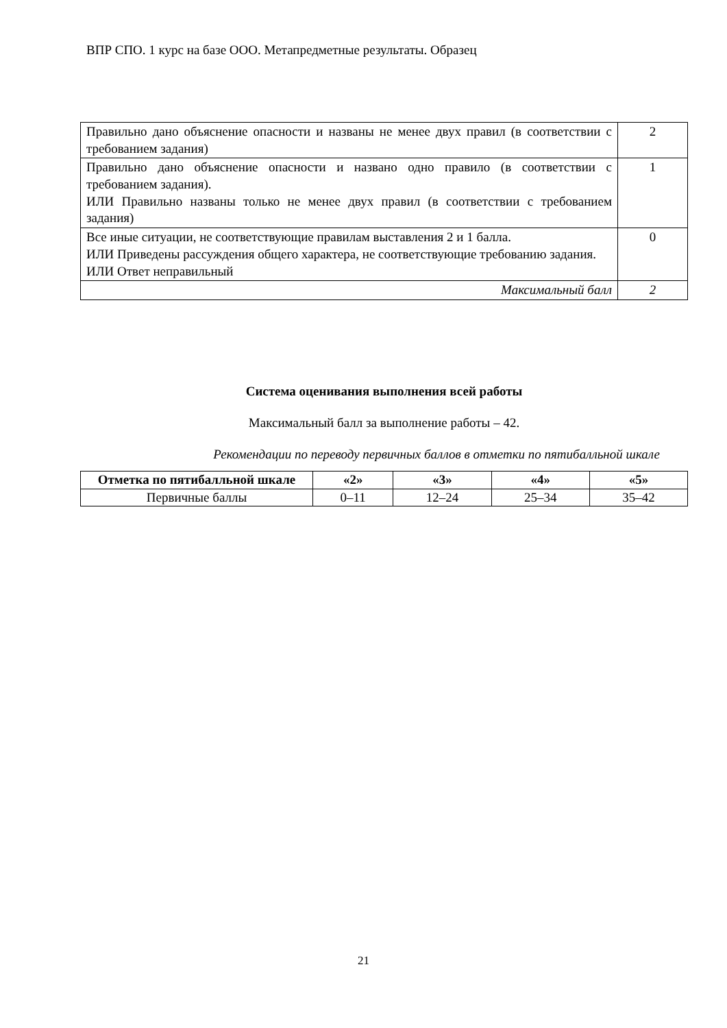ВПР СПО. 1 курс на базе ООО. Метапредметные результаты. Образец
| Правильно дано объяснение опасности и названы не менее двух правил (в соответствии с требованием задания) | 2 |
| Правильно дано объяснение опасности и названо одно правило (в соответствии с требованием задания). ИЛИ Правильно названы только не менее двух правил (в соответствии с требованием задания) | 1 |
| Все иные ситуации, не соответствующие правилам выставления 2 и 1 балла. ИЛИ Приведены рассуждения общего характера, не соответствующие требованию задания. ИЛИ Ответ неправильный | 0 |
| Максимальный балл | 2 |
Система оценивания выполнения всей работы
Максимальный балл за выполнение работы – 42.
Рекомендации по переводу первичных баллов в отметки по пятибалльной шкале
| Отметка по пятибалльной шкале | «2» | «3» | «4» | «5» |
| --- | --- | --- | --- | --- |
| Первичные баллы | 0–11 | 12–24 | 25–34 | 35–42 |
21